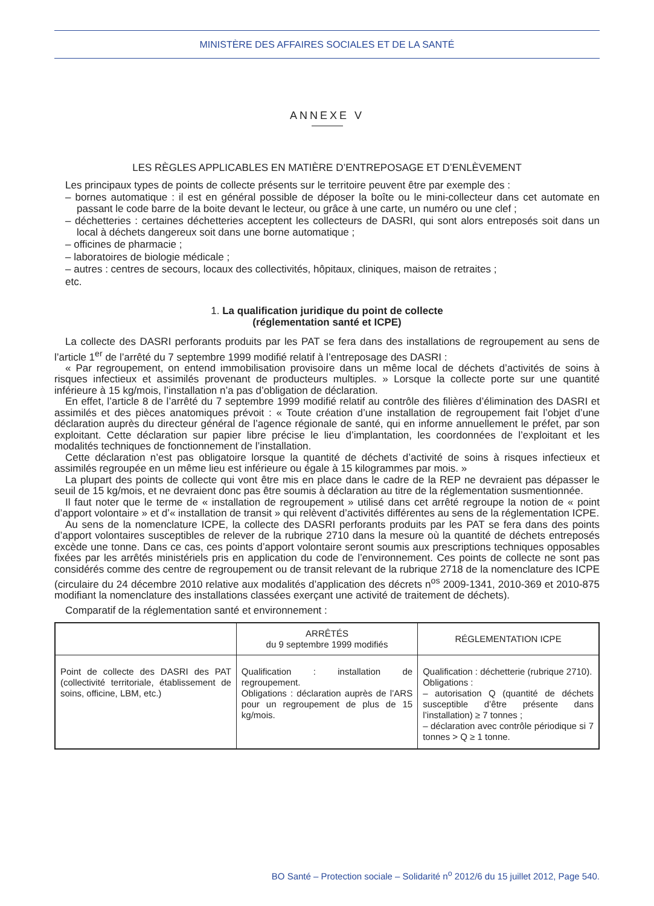MINISTÈRE DES AFFAIRES SOCIALES ET DE LA SANTÉ
ANNEXE V
LES RÈGLES APPLICABLES EN MATIÈRE D’ENTREPOSAGE ET D’ENLÈVEMENT
Les principaux types de points de collecte présents sur le territoire peuvent être par exemple des :
– bornes automatique : il est en général possible de déposer la boîte ou le mini-collecteur dans cet automate en passant le code barre de la boite devant le lecteur, ou grâce à une carte, un numéro ou une clef ;
– déchetteries : certaines déchetteries acceptent les collecteurs de DASRI, qui sont alors entreposés soit dans un local à déchets dangereux soit dans une borne automatique ;
– officines de pharmacie ;
– laboratoires de biologie médicale ;
– autres : centres de secours, locaux des collectivités, hôpitaux, cliniques, maison de retraites ;
etc.
1. La qualification juridique du point de collecte
(réglementation santé et ICPE)
La collecte des DASRI perforants produits par les PAT se fera dans des installations de regroupement au sens de l’article 1<sup>er</sup> de l’arrêté du 7 septembre 1999 modifié relatif à l’entreposage des DASRI :
« Par regroupement, on entend immobilisation provisoire dans un même local de déchets d’activités de soins à risques infectieux et assimilés provenant de producteurs multiples. » Lorsque la collecte porte sur une quantité inférieure à 15 kg/mois, l’installation n’a pas d’obligation de déclaration.
En effet, l’article 8 de l’arrêté du 7 septembre 1999 modifié relatif au contrôle des filières d’élimination des DASRI et assimilés et des pièces anatomiques prévoit : « Toute création d’une installation de regroupement fait l’objet d’une déclaration auprès du directeur général de l’agence régionale de santé, qui en informe annuellement le préfet, par son exploitant. Cette déclaration sur papier libre précise le lieu d’implantation, les coordonnées de l’exploitant et les modalités techniques de fonctionnement de l’installation.
Cette déclaration n’est pas obligatoire lorsque la quantité de déchets d’activité de soins à risques infectieux et assimilés regroupée en un même lieu est inférieure ou égale à 15 kilogrammes par mois. »
La plupart des points de collecte qui vont être mis en place dans le cadre de la REP ne devraient pas dépasser le seuil de 15 kg/mois, et ne devraient donc pas être soumis à déclaration au titre de la réglementation susmentionnée.
Il faut noter que le terme de « installation de regroupement » utilisé dans cet arrêté regroupe la notion de « point d’apport volontaire » et d’« installation de transit » qui relèvent d’activités différentes au sens de la réglementation ICPE.
Au sens de la nomenclature ICPE, la collecte des DASRI perforants produits par les PAT se fera dans des points d’apport volontaires susceptibles de relever de la rubrique 2710 dans la mesure où la quantité de déchets entreposés excède une tonne. Dans ce cas, ces points d’apport volontaire seront soumis aux prescriptions techniques opposables fixées par les arrêtés ministériels pris en application du code de l’environnement. Ces points de collecte ne sont pas considérés comme des centre de regroupement ou de transit relevant de la rubrique 2718 de la nomenclature des ICPE (circulaire du 24 décembre 2010 relative aux modalités d’application des décrets n<sup>os</sup> 2009-1341, 2010-369 et 2010-875 modifiant la nomenclature des installations classées exerçant une activité de traitement de déchets).
Comparatif de la réglementation santé et environnement :
| | ARRÊTÉS du 9 septembre 1999 modifiés | RÉGLEMENTATION ICPE |
| --- | --- | --- |
| Point de collecte des DASRI des PAT (collectivité territoriale, établissement de soins, officine, LBM, etc.) | Qualification : installation de regroupement. Obligations : déclaration auprès de l’ARS pour un regroupement de plus de 15 kg/mois. | Qualification : déchetterie (rubrique 2710). Obligations : – autorisation Q (quantité de déchets susceptible d’être présente dans l’installation) ≥ 7 tonnes ; – déclaration avec contrôle périodique si 7 tonnes > Q ≥ 1 tonne. |
BO Santé – Protection sociale – Solidarité n<sup>o</sup> 2012/6 du 15 juillet 2012, Page 540.